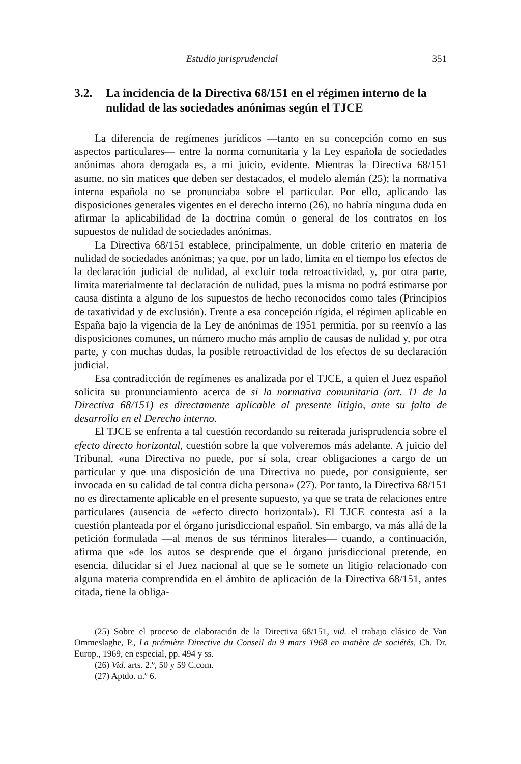Estudio jurisprudencial 351
3.2. La incidencia de la Directiva 68/151 en el régimen interno de la nulidad de las sociedades anónimas según el TJCE
La diferencia de regímenes jurídicos —tanto en su concepción como en sus aspectos particulares— entre la norma comunitaria y la Ley española de sociedades anónimas ahora derogada es, a mi juicio, evidente. Mientras la Directiva 68/151 asume, no sin matices que deben ser destacados, el modelo alemán (25); la normativa interna española no se pronunciaba sobre el particular. Por ello, aplicando las disposiciones generales vigentes en el derecho interno (26), no habría ninguna duda en afirmar la aplicabilidad de la doctrina común o general de los contratos en los supuestos de nulidad de sociedades anónimas.
La Directiva 68/151 establece, principalmente, un doble criterio en materia de nulidad de sociedades anónimas; ya que, por un lado, limita en el tiempo los efectos de la declaración judicial de nulidad, al excluir toda retroactividad, y, por otra parte, limita materialmente tal declaración de nulidad, pues la misma no podrá estimarse por causa distinta a alguno de los supuestos de hecho reconocidos como tales (Principios de taxatividad y de exclusión). Frente a esa concepción rígida, el régimen aplicable en España bajo la vigencia de la Ley de anónimas de 1951 permitía, por su reenvío a las disposiciones comunes, un número mucho más amplio de causas de nulidad y, por otra parte, y con muchas dudas, la posible retroactividad de los efectos de su declaración judicial.
Esa contradicción de regímenes es analizada por el TJCE, a quien el Juez español solicita su pronunciamiento acerca de si la normativa comunitaria (art. 11 de la Directiva 68/151) es directamente aplicable al presente litigio, ante su falta de desarrollo en el Derecho interno.
El TJCE se enfrenta a tal cuestión recordando su reiterada jurisprudencia sobre el efecto directo horizontal, cuestión sobre la que volveremos más adelante. A juicio del Tribunal, «una Directiva no puede, por sí sola, crear obligaciones a cargo de un particular y que una disposición de una Directiva no puede, por consiguiente, ser invocada en su calidad de tal contra dicha persona» (27). Por tanto, la Directiva 68/151 no es directamente aplicable en el presente supuesto, ya que se trata de relaciones entre particulares (ausencia de «efecto directo horizontal»). El TJCE contesta así a la cuestión planteada por el órgano jurisdiccional español. Sin embargo, va más allá de la petición formulada —al menos de sus términos literales— cuando, a continuación, afirma que «de los autos se desprende que el órgano jurisdiccional pretende, en esencia, dilucidar si el Juez nacional al que se le somete un litigio relacionado con alguna materia comprendida en el ámbito de aplicación de la Directiva 68/151, antes citada, tiene la obliga-
(25) Sobre el proceso de elaboración de la Directiva 68/151, vid. el trabajo clásico de Van Ommeslaghe, P., La prémière Directive du Conseil du 9 mars 1968 en matière de sociétés, Ch. Dr. Europ., 1969, en especial, pp. 494 y ss.
(26) Vid. arts. 2.º, 50 y 59 C.com.
(27) Aptdo. n.º 6.